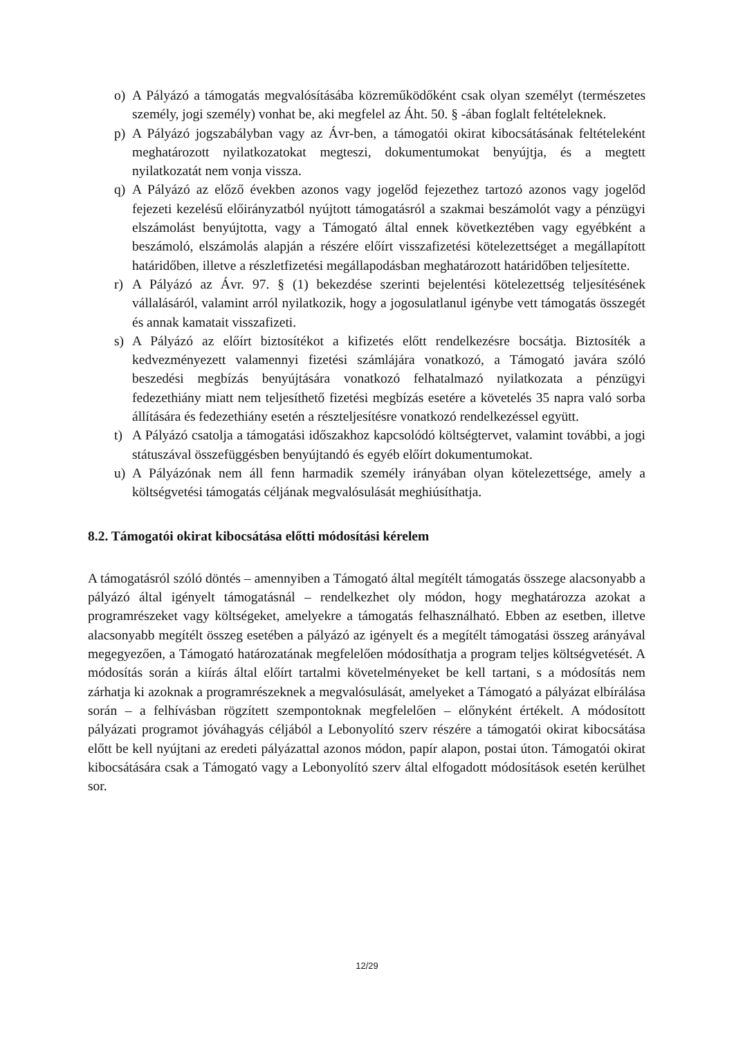o) A Pályázó a támogatás megvalósításába közreműködőként csak olyan személyt (természetes személy, jogi személy) vonhat be, aki megfelel az Áht. 50. § -ában foglalt feltételeknek.
p) A Pályázó jogszabályban vagy az Ávr-ben, a támogatói okirat kibocsátásának feltételeként meghatározott nyilatkozatokat megteszi, dokumentumokat benyújtja, és a megtett nyilatkozatát nem vonja vissza.
q) A Pályázó az előző években azonos vagy jogelőd fejezethez tartozó azonos vagy jogelőd fejezeti kezelésű előirányzatból nyújtott támogatásról a szakmai beszámolót vagy a pénzügyi elszámolást benyújtotta, vagy a Támogató által ennek következtében vagy egyébként a beszámoló, elszámolás alapján a részére előírt visszafizetési kötelezettséget a megállapított határidőben, illetve a részletfizetési megállapodásban meghatározott határidőben teljesítette.
r) A Pályázó az Ávr. 97. § (1) bekezdése szerinti bejelentési kötelezettség teljesítésének vállalásáról, valamint arról nyilatkozik, hogy a jogosulatlanul igénybe vett támogatás összegét és annak kamatait visszafizeti.
s) A Pályázó az előírt biztosítékot a kifizetés előtt rendelkezésre bocsátja. Biztosíték a kedvezményezett valamennyi fizetési számlájára vonatkozó, a Támogató javára szóló beszedési megbízás benyújtására vonatkozó felhatalmazó nyilatkozata a pénzügyi fedezethiány miatt nem teljesíthető fizetési megbízás esetére a követelés 35 napra való sorba állítására és fedezethiány esetén a részteljesítésre vonatkozó rendelkezéssel együtt.
t) A Pályázó csatolja a támogatási időszakhoz kapcsolódó költségtervet, valamint további, a jogi státuszával összefüggésben benyújtandó és egyéb előírt dokumentumokat.
u) A Pályázónak nem áll fenn harmadik személy irányában olyan kötelezettsége, amely a költségvetési támogatás céljának megvalósulását meghiúsíthatja.
8.2. Támogatói okirat kibocsátása előtti módosítási kérelem
A támogatásról szóló döntés – amennyiben a Támogató által megítélt támogatás összege alacsonyabb a pályázó által igényelt támogatásnál – rendelkezhet oly módon, hogy meghatározza azokat a programrészeket vagy költségeket, amelyekre a támogatás felhasználható. Ebben az esetben, illetve alacsonyabb megítélt összeg esetében a pályázó az igényelt és a megítélt támogatási összeg arányával megegyezően, a Támogató határozatának megfelelően módosíthatja a program teljes költségvetését. A módosítás során a kiírás által előírt tartalmi követelményeket be kell tartani, s a módosítás nem zárhatja ki azoknak a programrészeknek a megvalósulását, amelyeket a Támogató a pályázat elbírálása során – a felhívásban rögzített szempontoknak megfelelően – előnyként értékelt. A módosított pályázati programot jóváhagyás céljából a Lebonyolító szerv részére a támogatói okirat kibocsátása előtt be kell nyújtani az eredeti pályázattal azonos módon, papír alapon, postai úton. Támogatói okirat kibocsátására csak a Támogató vagy a Lebonyolító szerv által elfogadott módosítások esetén kerülhet sor.
12/29